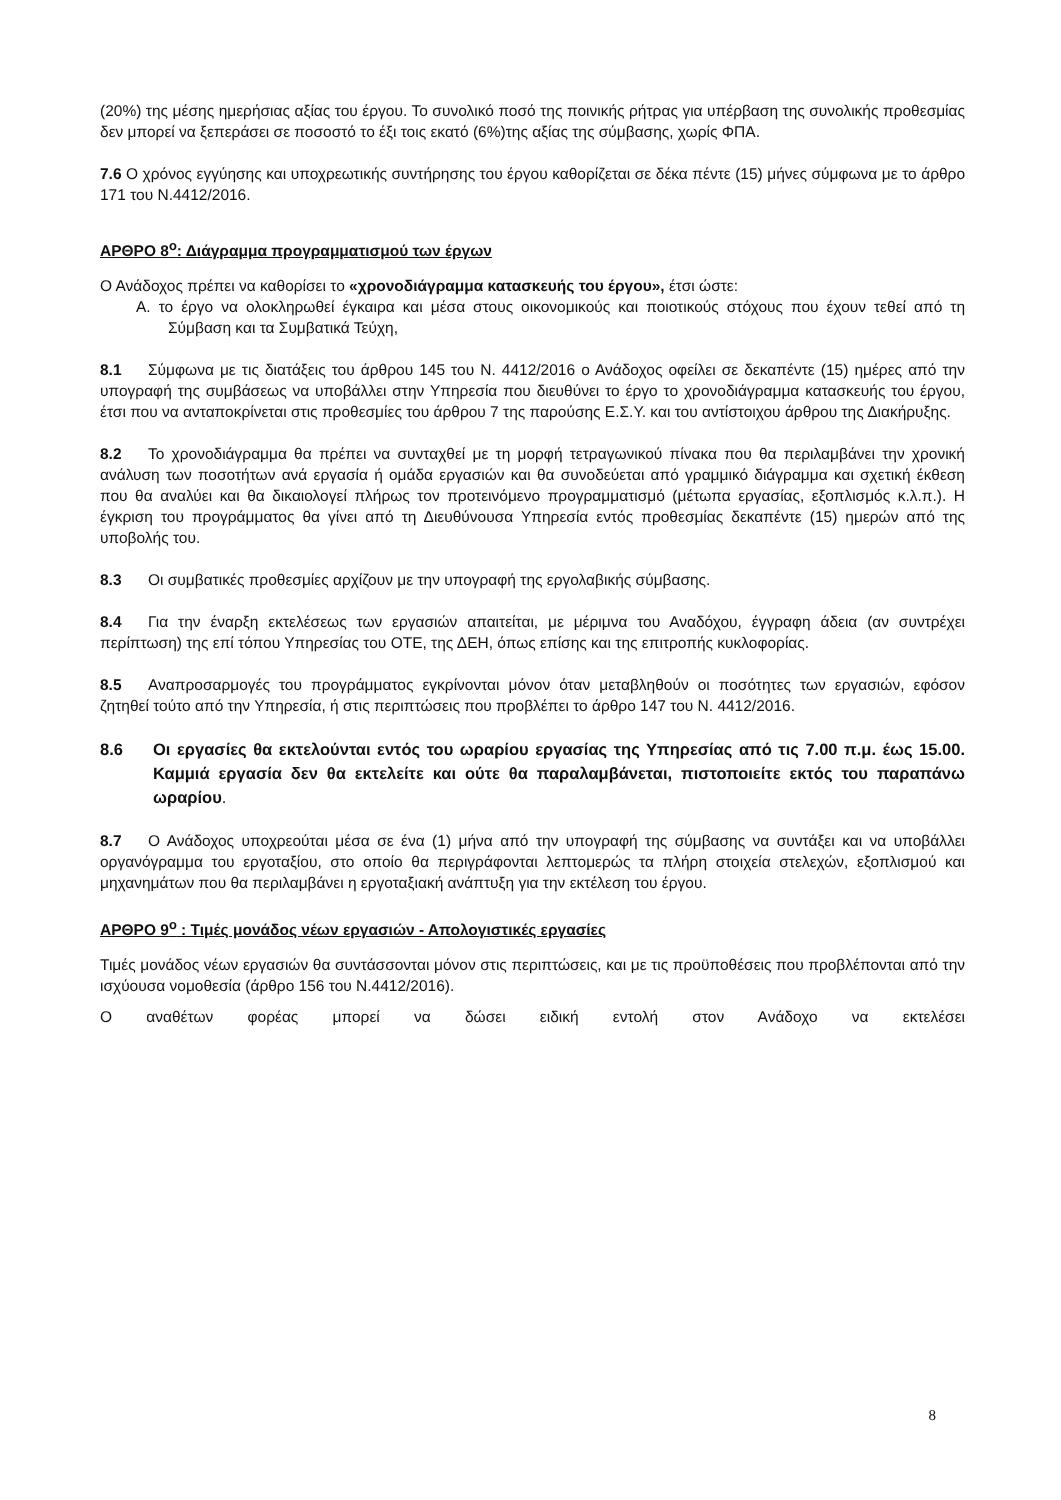(20%) της μέσης ημερήσιας αξίας του έργου. Το συνολικό ποσό της ποινικής ρήτρας για υπέρβαση της συνολικής προθεσμίας δεν μπορεί να ξεπεράσει σε ποσοστό το έξι τοις εκατό (6%)της αξίας της σύμβασης, χωρίς ΦΠΑ.
7.6 Ο χρόνος εγγύησης και υποχρεωτικής συντήρησης του έργου καθορίζεται σε δέκα πέντε (15) μήνες σύμφωνα με το άρθρο 171 του Ν.4412/2016.
ΑΡΘΡΟ 8<sup>ο</sup>: Διάγραμμα προγραμματισμού των έργων
Ο Ανάδοχος πρέπει να καθορίσει το «χρονοδιάγραμμα κατασκευής του έργου», έτσι ώστε:
A. το έργο να ολοκληρωθεί έγκαιρα και μέσα στους οικονομικούς και ποιοτικούς στόχους που έχουν τεθεί από τη Σύμβαση και τα Συμβατικά Τεύχη,
8.1 Σύμφωνα με τις διατάξεις του άρθρου 145 του Ν. 4412/2016 ο Ανάδοχος οφείλει σε δεκαπέντε (15) ημέρες από την υπογραφή της συμβάσεως να υποβάλλει στην Υπηρεσία που διευθύνει το έργο το χρονοδιάγραμμα κατασκευής του έργου, έτσι που να ανταποκρίνεται στις προθεσμίες του άρθρου 7 της παρούσης Ε.Σ.Υ. και του αντίστοιχου άρθρου της Διακήρυξης.
8.2 Το χρονοδιάγραμμα θα πρέπει να συνταχθεί με τη μορφή τετραγωνικού πίνακα που θα περιλαμβάνει την χρονική ανάλυση των ποσοτήτων ανά εργασία ή ομάδα εργασιών και θα συνοδεύεται από γραμμικό διάγραμμα και σχετική έκθεση που θα αναλύει και θα δικαιολογεί πλήρως τον προτεινόμενο προγραμματισμό (μέτωπα εργασίας, εξοπλισμός κ.λ.π.). Η έγκριση του προγράμματος θα γίνει από τη Διευθύνουσα Υπηρεσία εντός προθεσμίας δεκαπέντε (15) ημερών από της υποβολής του.
8.3 Οι συμβατικές προθεσμίες αρχίζουν με την υπογραφή της εργολαβικής σύμβασης.
8.4 Για την έναρξη εκτελέσεως των εργασιών απαιτείται, με μέριμνα του Αναδόχου, έγγραφη άδεια (αν συντρέχει περίπτωση) της επί τόπου Υπηρεσίας του ΟΤΕ, της ΔΕΗ, όπως επίσης και της επιτροπής κυκλοφορίας.
8.5 Αναπροσαρμογές του προγράμματος εγκρίνονται μόνον όταν μεταβληθούν οι ποσότητες των εργασιών, εφόσον ζητηθεί τούτο από την Υπηρεσία, ή στις περιπτώσεις που προβλέπει το άρθρο 147 του Ν. 4412/2016.
8.6 Οι εργασίες θα εκτελούνται εντός του ωραρίου εργασίας της Υπηρεσίας από τις 7.00 π.μ. έως 15.00. Καμμιά εργασία δεν θα εκτελείτε και ούτε θα παραλαμβάνεται, πιστοποιείτε εκτός του παραπάνω ωραρίου.
8.7 Ο Ανάδοχος υποχρεούται μέσα σε ένα (1) μήνα από την υπογραφή της σύμβασης να συντάξει και να υποβάλλει οργανόγραμμα του εργοταξίου, στο οποίο θα περιγράφονται λεπτομερώς τα πλήρη στοιχεία στελεχών, εξοπλισμού και μηχανημάτων που θα περιλαμβάνει η εργοταξιακή ανάπτυξη για την εκτέλεση του έργου.
ΑΡΘΡΟ 9<sup>ο</sup> : Τιμές μονάδος νέων εργασιών - Απολογιστικές εργασίες
Τιμές μονάδος νέων εργασιών θα συντάσσονται μόνον στις περιπτώσεις, και με τις προϋποθέσεις που προβλέπονται από την ισχύουσα νομοθεσία (άρθρο 156 του Ν.4412/2016).
Ο αναθέτων φορέας μπορεί να δώσει ειδική εντολή στον Ανάδοχο να εκτελέσει
8